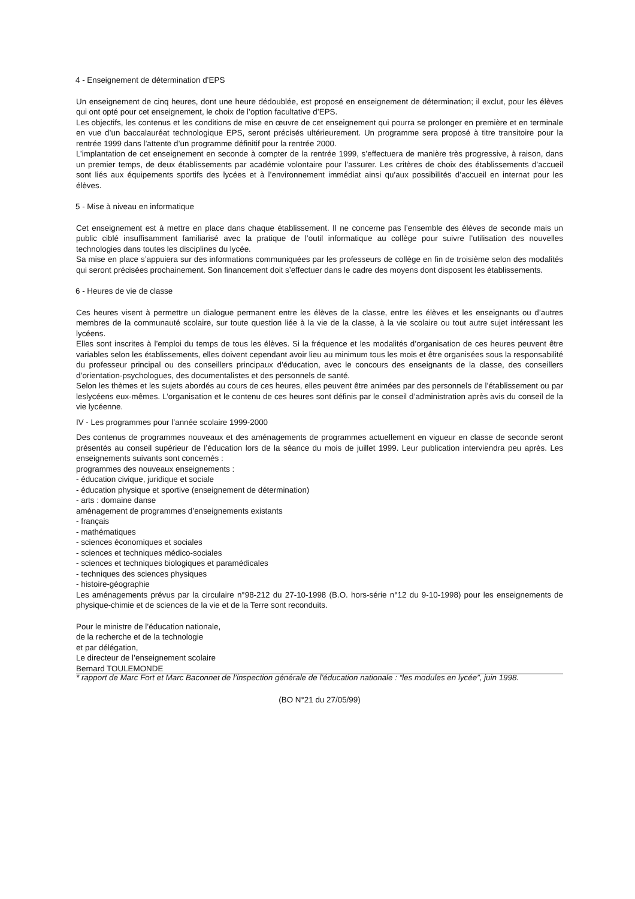4 - Enseignement de détermination d’EPS
Un enseignement de cinq heures, dont une heure dédoublée, est proposé en enseignement de détermination; il exclut, pour les élèves qui ont opté pour cet enseignement, le choix de l’option facultative d’EPS.
Les objectifs, les contenus et les conditions de mise en œuvre de cet enseignement qui pourra se prolonger en première et en terminale en vue d’un baccalauréat technologique EPS, seront précisés ultérieurement. Un programme sera proposé à titre transitoire pour la rentrée 1999 dans l’attente d’un programme définitif pour la rentrée 2000.
L’implantation de cet enseignement en seconde à compter de la rentrée 1999, s’effectuera de manière très progressive, à raison, dans un premier temps, de deux établissements par académie volontaire pour l’assurer. Les critères de choix des établissements d’accueil sont liés aux équipements sportifs des lycées et à l’environnement immédiat ainsi qu’aux possibilités d’accueil en internat pour les élèves.
5 - Mise à niveau en informatique
Cet enseignement est à mettre en place dans chaque établissement. Il ne concerne pas l’ensemble des élèves de seconde mais un public ciblé insuffisamment familiarisé avec la pratique de l’outil informatique au collège pour suivre l’utilisation des nouvelles technologies dans toutes les disciplines du lycée.
Sa mise en place s’appuiera sur des informations communiquées par les professeurs de collège en fin de troisième selon des modalités qui seront précisées prochainement. Son financement doit s’effectuer dans le cadre des moyens dont disposent les établissements.
6 - Heures de vie de classe
Ces heures visent à permettre un dialogue permanent entre les élèves de la classe, entre les élèves et les enseignants ou d’autres membres de la communauté scolaire, sur toute question liée à la vie de la classe, à la vie scolaire ou tout autre sujet intéressant les lycéens.
Elles sont inscrites à l’emploi du temps de tous les élèves. Si la fréquence et les modalités d’organisation de ces heures peuvent être variables selon les établissements, elles doivent cependant avoir lieu au minimum tous les mois et être organisées sous la responsabilité du professeur principal ou des conseillers principaux d’éducation, avec le concours des enseignants de la classe, des conseillers d’orientation-psychologues, des documentalistes et des personnels de santé.
Selon les thèmes et les sujets abordés au cours de ces heures, elles peuvent être animées par des personnels de l’établissement ou par leslycéens eux-mêmes. L’organisation et le contenu de ces heures sont définis par le conseil d’administration après avis du conseil de la vie lycéenne.
IV - Les programmes pour l’année scolaire 1999-2000
Des contenus de programmes nouveaux et des aménagements de programmes actuellement en vigueur en classe de seconde seront présentés au conseil supérieur de l’éducation lors de la séance du mois de juillet 1999. Leur publication interviendra peu après. Les enseignements suivants sont concernés :
programmes des nouveaux enseignements :
- éducation civique, juridique et sociale
- éducation physique et sportive (enseignement de détermination)
- arts : domaine danse
aménagement de programmes d’enseignements existants
- français
- mathématiques
- sciences économiques et sociales
- sciences et techniques médico-sociales
- sciences et techniques biologiques et paramédicales
- techniques des sciences physiques
- histoire-géographie
Les aménagements prévus par la circulaire n°98-212 du 27-10-1998 (B.O. hors-série n°12 du 9-10-1998) pour les enseignements de physique-chimie et de sciences de la vie et de la Terre sont reconduits.
Pour le ministre de l’éducation nationale,
de la recherche et de la technologie
et par délégation,
Le directeur de l’enseignement scolaire
Bernard TOULEMONDE
* rapport de Marc Fort et Marc Baconnet de l’inspection générale de l’éducation nationale : “les modules en lycée”, juin 1998.
(BO N°21 du 27/05/99)